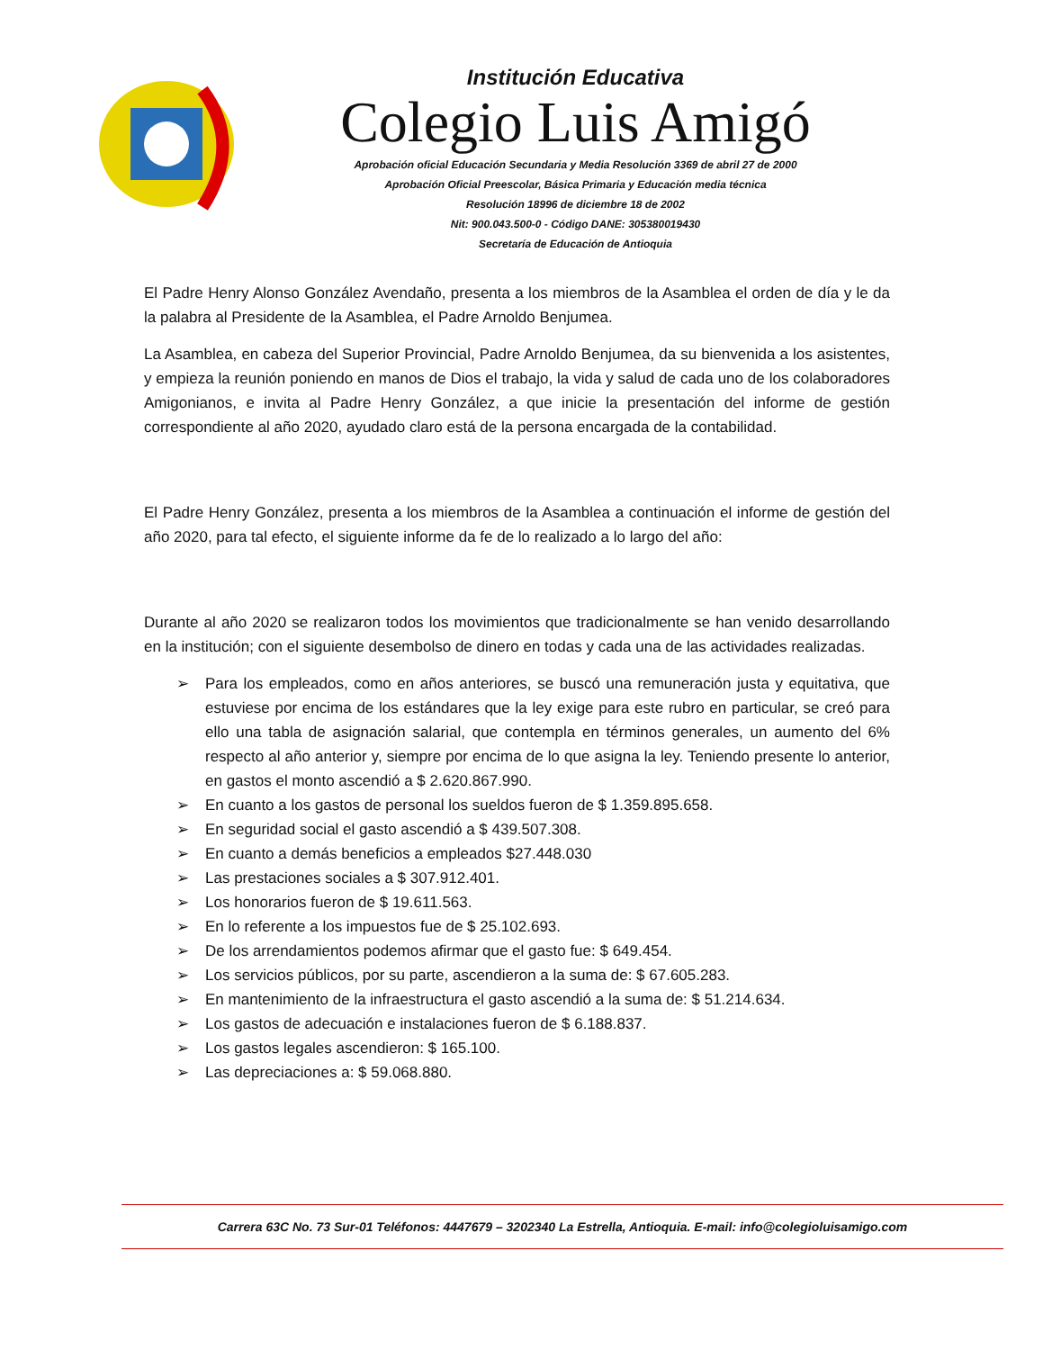Institución Educativa
Colegio Luis Amigó
Aprobación oficial Educación Secundaria y Media Resolución 3369 de abril 27 de 2000
Aprobación Oficial Preescolar, Básica Primaria y Educación media técnica
Resolución 18996 de diciembre 18 de 2002
Nit: 900.043.500-0 - Código DANE: 305380019430
Secretaría de Educación de Antioquia
El Padre Henry Alonso González Avendaño, presenta a los miembros de la Asamblea el orden de día y le da la palabra al Presidente de la Asamblea, el Padre Arnoldo Benjumea.
La Asamblea, en cabeza del Superior Provincial, Padre Arnoldo Benjumea, da su bienvenida a los asistentes, y empieza la reunión poniendo en manos de Dios el trabajo, la vida y salud de cada uno de los colaboradores Amigonianos, e invita al Padre Henry González, a que inicie la presentación del informe de gestión correspondiente al año 2020, ayudado claro está de la persona encargada de la contabilidad.
El Padre Henry González, presenta a los miembros de la Asamblea a continuación el informe de gestión del año 2020, para tal efecto, el siguiente informe da fe de lo realizado a lo largo del año:
Durante al año 2020 se realizaron todos los movimientos que tradicionalmente se han venido desarrollando en la institución; con el siguiente desembolso de dinero en todas y cada una de las actividades realizadas.
➢ Para los empleados, como en años anteriores, se buscó una remuneración justa y equitativa, que estuviese por encima de los estándares que la ley exige para este rubro en particular, se creó para ello una tabla de asignación salarial, que contempla en términos generales, un aumento del 6% respecto al año anterior y, siempre por encima de lo que asigna la ley. Teniendo presente lo anterior, en gastos el monto ascendió a $ 2.620.867.990.
➢ En cuanto a los gastos de personal los sueldos fueron de $ 1.359.895.658.
➢ En seguridad social el gasto ascendió a $ 439.507.308.
➢ En cuanto a demás beneficios a empleados $27.448.030
➢ Las prestaciones sociales a $ 307.912.401.
➢ Los honorarios fueron de $ 19.611.563.
➢ En lo referente a los impuestos fue de $ 25.102.693.
➢ De los arrendamientos podemos afirmar que el gasto fue: $ 649.454.
➢ Los servicios públicos, por su parte, ascendieron a la suma de: $ 67.605.283.
➢ En mantenimiento de la infraestructura el gasto ascendió a la suma de: $ 51.214.634.
➢ Los gastos de adecuación e instalaciones fueron de $ 6.188.837.
➢ Los gastos legales ascendieron: $ 165.100.
➢ Las depreciaciones a: $ 59.068.880.
Carrera 63C No. 73 Sur-01 Teléfonos: 4447679 – 3202340 La Estrella, Antioquia. E-mail: info@colegioluisamigo.com